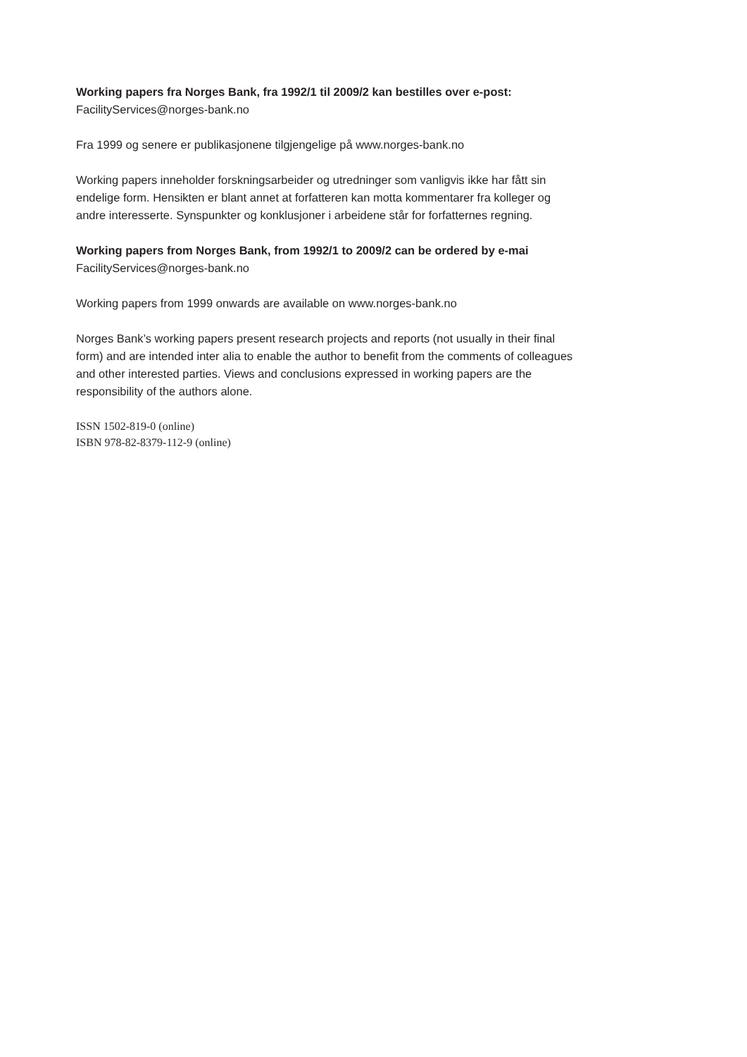Working papers fra Norges Bank, fra 1992/1 til 2009/2 kan bestilles over e-post:
FacilityServices@norges-bank.no
Fra 1999 og senere er publikasjonene tilgjengelige på www.norges-bank.no
Working papers inneholder forskningsarbeider og utredninger som vanligvis ikke har fått sin endelige form. Hensikten er blant annet at forfatteren kan motta kommentarer fra kolleger og andre interesserte. Synspunkter og konklusjoner i arbeidene står for forfatternes regning.
Working papers from Norges Bank, from 1992/1 to 2009/2 can be ordered by e-mai
FacilityServices@norges-bank.no
Working papers from 1999 onwards are available on www.norges-bank.no
Norges Bank’s working papers present research projects and reports (not usually in their final form) and are intended inter alia to enable the author to benefit from the comments of colleagues and other interested parties. Views and conclusions expressed in working papers are the responsibility of the authors alone.
ISSN 1502-819-0 (online)
ISBN 978-82-8379-112-9 (online)